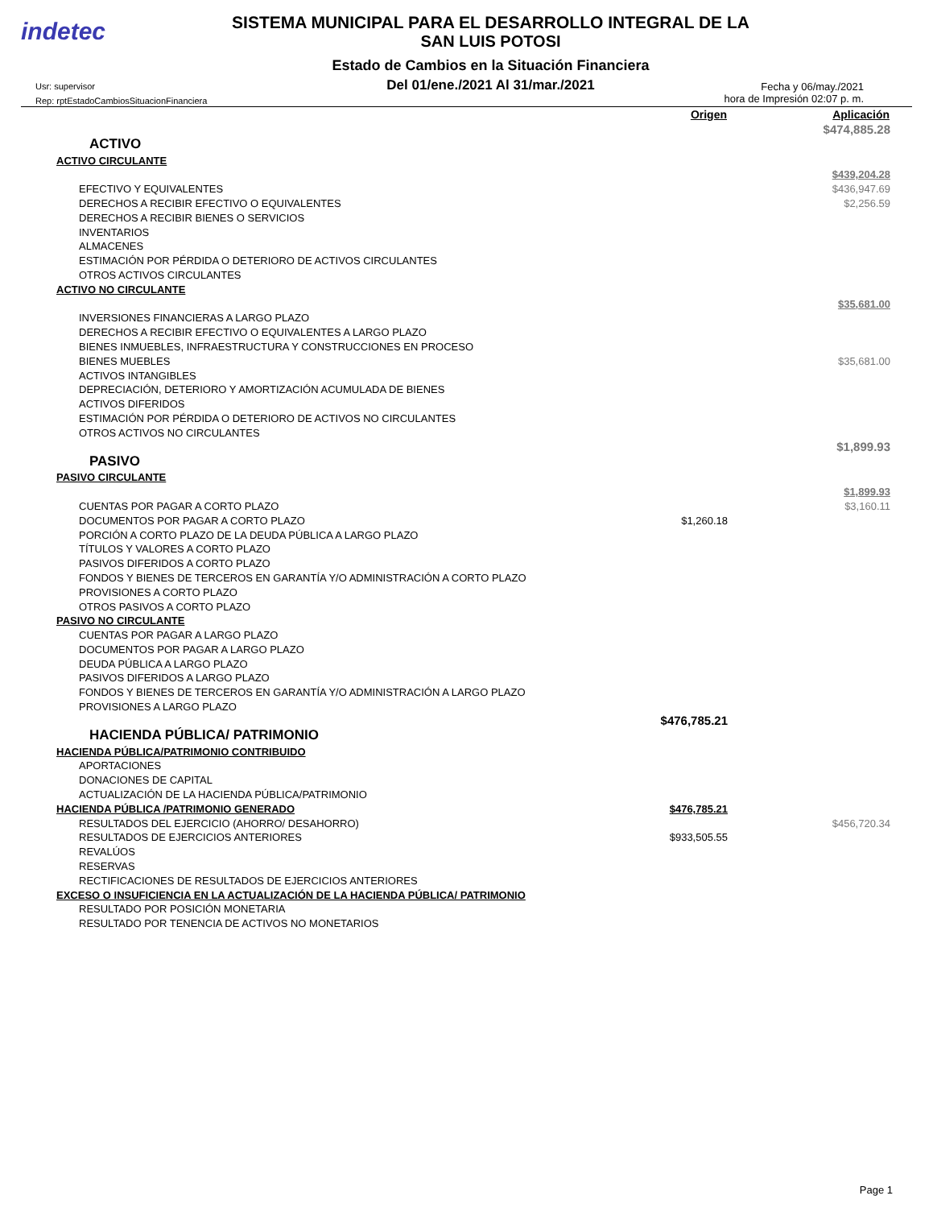indetec
SISTEMA MUNICIPAL PARA EL DESARROLLO INTEGRAL DE LA
SAN LUIS POTOSI
Estado de Cambios en la Situación Financiera
Del 01/ene./2021 Al 31/mar./2021
Usr: supervisor
Rep: rptEstadoCambiosSituacionFinanciera
Fecha y 06/may./2021
hora de Impresión 02:07 p. m.
| | Origen | Aplicación |
| --- | --- | --- |
| | | $474,885.28 |
| ACTIVO | | |
| ACTIVO CIRCULANTE | | |
| | | $439,204.28 |
| EFECTIVO Y EQUIVALENTES | | $436,947.69 |
| DERECHOS A RECIBIR EFECTIVO O EQUIVALENTES | | $2,256.59 |
| DERECHOS A RECIBIR BIENES O SERVICIOS | | |
| INVENTARIOS | | |
| ALMACENES | | |
| ESTIMACIÓN POR PÉRDIDA O DETERIORO DE ACTIVOS CIRCULANTES | | |
| OTROS ACTIVOS CIRCULANTES | | |
| ACTIVO NO CIRCULANTE | | |
| | | $35,681.00 |
| INVERSIONES FINANCIERAS A LARGO PLAZO | | |
| DERECHOS A RECIBIR EFECTIVO O EQUIVALENTES A LARGO PLAZO | | |
| BIENES INMUEBLES, INFRAESTRUCTURA Y CONSTRUCCIONES EN PROCESO | | |
| BIENES MUEBLES | | $35,681.00 |
| ACTIVOS INTANGIBLES | | |
| DEPRECIACIÓN, DETERIORO Y AMORTIZACIÓN ACUMULADA DE BIENES | | |
| ACTIVOS DIFERIDOS | | |
| ESTIMACIÓN POR PÉRDIDA O DETERIORO DE ACTIVOS NO CIRCULANTES | | |
| OTROS ACTIVOS NO CIRCULANTES | | |
| | | $1,899.93 |
| PASIVO | | |
| PASIVO CIRCULANTE | | |
| | | $1,899.93 |
| CUENTAS POR PAGAR A CORTO PLAZO | | $3,160.11 |
| DOCUMENTOS POR PAGAR A CORTO PLAZO | $1,260.18 | |
| PORCIÓN A CORTO PLAZO DE LA DEUDA PÚBLICA A LARGO PLAZO | | |
| TÍTULOS Y VALORES A CORTO PLAZO | | |
| PASIVOS DIFERIDOS A CORTO PLAZO | | |
| FONDOS Y BIENES DE TERCEROS EN GARANTÍA Y/O ADMINISTRACIÓN A CORTO PLAZO | | |
| PROVISIONES A CORTO PLAZO | | |
| OTROS PASIVOS A CORTO PLAZO | | |
| PASIVO NO CIRCULANTE | | |
| CUENTAS POR PAGAR A LARGO PLAZO | | |
| DOCUMENTOS POR PAGAR A LARGO PLAZO | | |
| DEUDA PÚBLICA A LARGO PLAZO | | |
| PASIVOS DIFERIDOS A LARGO PLAZO | | |
| FONDOS Y BIENES DE TERCEROS EN GARANTÍA Y/O ADMINISTRACIÓN A LARGO PLAZO | | |
| PROVISIONES A LARGO PLAZO | | |
| | $476,785.21 | |
| HACIENDA PÚBLICA/ PATRIMONIO | | |
| HACIENDA PÚBLICA/PATRIMONIO CONTRIBUIDO | | |
| APORTACIONES | | |
| DONACIONES DE CAPITAL | | |
| ACTUALIZACIÓN DE LA HACIENDA PÚBLICA/PATRIMONIO | | |
| HACIENDA PÚBLICA /PATRIMONIO GENERADO | $476,785.21 | |
| RESULTADOS DEL EJERCICIO (AHORRO/ DESAHORRO) | | $456,720.34 |
| RESULTADOS DE EJERCICIOS ANTERIORES | $933,505.55 | |
| REVALÚOS | | |
| RESERVAS | | |
| RECTIFICACIONES DE RESULTADOS DE EJERCICIOS ANTERIORES | | |
| EXCESO O INSUFICIENCIA EN LA ACTUALIZACIÓN DE LA HACIENDA PÚBLICA/ PATRIMONIO | | |
| RESULTADO POR POSICIÓN MONETARIA | | |
| RESULTADO POR TENENCIA DE ACTIVOS NO MONETARIOS | | |
Page 1